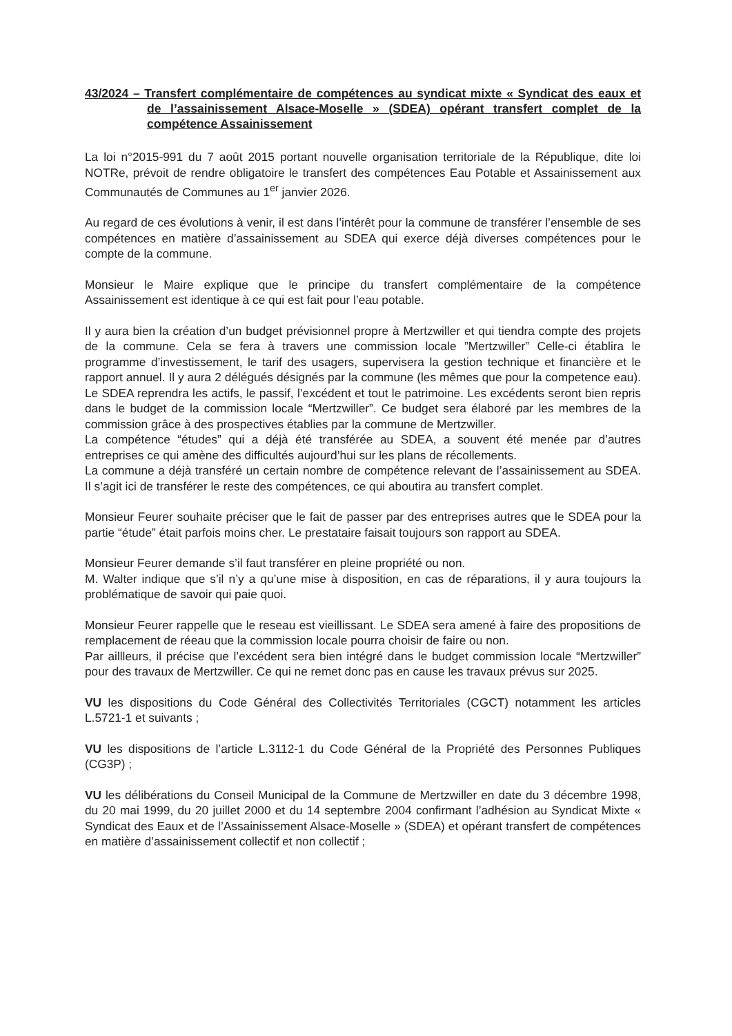43/2024 – Transfert complémentaire de compétences au syndicat mixte « Syndicat des eaux et de l’assainissement Alsace-Moselle » (SDEA) opérant transfert complet de la compétence Assainissement
La loi n°2015-991 du 7 août 2015 portant nouvelle organisation territoriale de la République, dite loi NOTRe, prévoit de rendre obligatoire le transfert des compétences Eau Potable et Assainissement aux Communautés de Communes au 1<sup>er</sup> janvier 2026.
Au regard de ces évolutions à venir, il est dans l’intérêt pour la commune de transférer l’ensemble de ses compétences en matière d’assainissement au SDEA qui exerce déjà diverses compétences pour le compte de la commune.
Monsieur le Maire explique que le principe du transfert complémentaire de la compétence Assainissement est identique à ce qui est fait pour l’eau potable.
Il y aura bien la création d’un budget prévisionnel propre à Mertzwiller et qui tiendra compte des projets de la commune. Cela se fera à travers une commission locale ”Mertzwiller” Celle-ci établira le programme d’investissement, le tarif des usagers, supervisera la gestion technique et financière et le rapport annuel. Il y aura 2 délégués désignés par la commune (les mêmes que pour la competence eau). Le SDEA reprendra les actifs, le passif, l’excédent et tout le patrimoine. Les excédents seront bien repris dans le budget de la commission locale “Mertzwiller”. Ce budget sera élaboré par les membres de la commission grâce à des prospectives établies par la commune de Mertzwiller.
La compétence “études” qui a déjà été transférée au SDEA, a souvent été menée par d’autres entreprises ce qui amène des difficultés aujourd’hui sur les plans de récollements.
La commune a déjà transféré un certain nombre de compétence relevant de l’assainissement au SDEA. Il s’agit ici de transférer le reste des compétences, ce qui aboutira au transfert complet.
Monsieur Feurer souhaite préciser que le fait de passer par des entreprises autres que le SDEA pour la partie “étude” était parfois moins cher. Le prestataire faisait toujours son rapport au SDEA.
Monsieur Feurer demande s’il faut transférer en pleine propriété ou non.
M. Walter indique que s’il n’y a qu’une mise à disposition, en cas de réparations, il y aura toujours la problématique de savoir qui paie quoi.
Monsieur Feurer rappelle que le reseau est vieillissant. Le SDEA sera amené à faire des propositions de remplacement de réeau que la commission locale pourra choisir de faire ou non.
Par aillleurs, il précise que l’excédent sera bien intégré dans le budget commission locale “Mertzwiller” pour des travaux de Mertzwiller. Ce qui ne remet donc pas en cause les travaux prévus sur 2025.
VU les dispositions du Code Général des Collectivités Territoriales (CGCT) notamment les articles L.5721-1 et suivants ;
VU les dispositions de l’article L.3112-1 du Code Général de la Propriété des Personnes Publiques (CG3P) ;
VU les délibérations du Conseil Municipal de la Commune de Mertzwiller en date du 3 décembre 1998, du 20 mai 1999, du 20 juillet 2000 et du 14 septembre 2004 confirmant l’adhésion au Syndicat Mixte « Syndicat des Eaux et de l’Assainissement Alsace-Moselle » (SDEA) et opérant transfert de compétences en matière d’assainissement collectif et non collectif ;